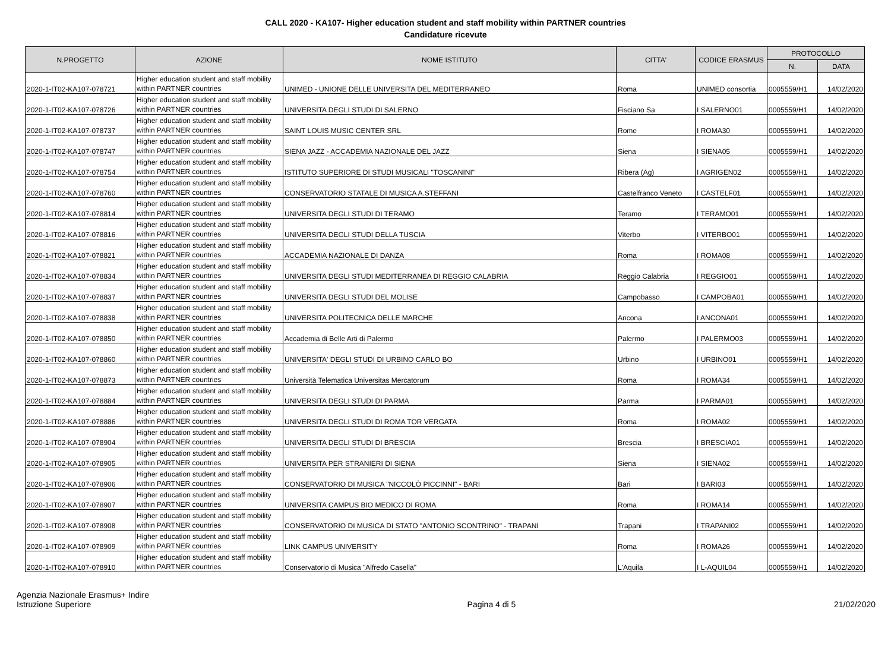CALL 2020 - KA107- Higher education student and staff mobility within PARTNER countries
Candidature ricevute
| N.PROGETTO | AZIONE | NOME ISTITUTO | CITTA' | CODICE ERASMUS | PROTOCOLLO | |
| --- | --- | --- | --- | --- | --- | --- |
| | | | | | N. | DATA |
| 2020-1-IT02-KA107-078721 | Higher education student and staff mobility within PARTNER countries | UNIMED - UNIONE DELLE UNIVERSITA DEL MEDITERRANEO | Roma | UNIMED consortia | 0005559/H1 | 14/02/2020 |
| 2020-1-IT02-KA107-078726 | Higher education student and staff mobility within PARTNER countries | UNIVERSITA DEGLI STUDI DI SALERNO | Fisciano Sa | I SALERNO01 | 0005559/H1 | 14/02/2020 |
| 2020-1-IT02-KA107-078737 | Higher education student and staff mobility within PARTNER countries | SAINT LOUIS MUSIC CENTER SRL | Rome | I ROMA30 | 0005559/H1 | 14/02/2020 |
| 2020-1-IT02-KA107-078747 | Higher education student and staff mobility within PARTNER countries | SIENA JAZZ - ACCADEMIA NAZIONALE DEL JAZZ | Siena | I SIENA05 | 0005559/H1 | 14/02/2020 |
| 2020-1-IT02-KA107-078754 | Higher education student and staff mobility within PARTNER countries | ISTITUTO SUPERIORE DI STUDI MUSICALI "TOSCANINI" | Ribera (Ag) | I AGRIGEN02 | 0005559/H1 | 14/02/2020 |
| 2020-1-IT02-KA107-078760 | Higher education student and staff mobility within PARTNER countries | CONSERVATORIO STATALE DI MUSICA A.STEFFANI | Castelfranco Veneto | I CASTELF01 | 0005559/H1 | 14/02/2020 |
| 2020-1-IT02-KA107-078814 | Higher education student and staff mobility within PARTNER countries | UNIVERSITA DEGLI STUDI DI TERAMO | Teramo | I TERAMO01 | 0005559/H1 | 14/02/2020 |
| 2020-1-IT02-KA107-078816 | Higher education student and staff mobility within PARTNER countries | UNIVERSITA DEGLI STUDI DELLA TUSCIA | Viterbo | I VITERBO01 | 0005559/H1 | 14/02/2020 |
| 2020-1-IT02-KA107-078821 | Higher education student and staff mobility within PARTNER countries | ACCADEMIA NAZIONALE DI DANZA | Roma | I ROMA08 | 0005559/H1 | 14/02/2020 |
| 2020-1-IT02-KA107-078834 | Higher education student and staff mobility within PARTNER countries | UNIVERSITA DEGLI STUDI MEDITERRANEA DI REGGIO CALABRIA | Reggio Calabria | I REGGIO01 | 0005559/H1 | 14/02/2020 |
| 2020-1-IT02-KA107-078837 | Higher education student and staff mobility within PARTNER countries | UNIVERSITA DEGLI STUDI DEL MOLISE | Campobasso | I CAMPOBA01 | 0005559/H1 | 14/02/2020 |
| 2020-1-IT02-KA107-078838 | Higher education student and staff mobility within PARTNER countries | UNIVERSITA POLITECNICA DELLE MARCHE | Ancona | I ANCONA01 | 0005559/H1 | 14/02/2020 |
| 2020-1-IT02-KA107-078850 | Higher education student and staff mobility within PARTNER countries | Accademia di Belle Arti di Palermo | Palermo | I PALERMO03 | 0005559/H1 | 14/02/2020 |
| 2020-1-IT02-KA107-078860 | Higher education student and staff mobility within PARTNER countries | UNIVERSITA' DEGLI STUDI DI URBINO CARLO BO | Urbino | I URBINO01 | 0005559/H1 | 14/02/2020 |
| 2020-1-IT02-KA107-078873 | Higher education student and staff mobility within PARTNER countries | Università Telematica Universitas Mercatorum | Roma | I ROMA34 | 0005559/H1 | 14/02/2020 |
| 2020-1-IT02-KA107-078884 | Higher education student and staff mobility within PARTNER countries | UNIVERSITA DEGLI STUDI DI PARMA | Parma | I PARMA01 | 0005559/H1 | 14/02/2020 |
| 2020-1-IT02-KA107-078886 | Higher education student and staff mobility within PARTNER countries | UNIVERSITA DEGLI STUDI DI ROMA TOR VERGATA | Roma | I ROMA02 | 0005559/H1 | 14/02/2020 |
| 2020-1-IT02-KA107-078904 | Higher education student and staff mobility within PARTNER countries | UNIVERSITA DEGLI STUDI DI BRESCIA | Brescia | I BRESCIA01 | 0005559/H1 | 14/02/2020 |
| 2020-1-IT02-KA107-078905 | Higher education student and staff mobility within PARTNER countries | UNIVERSITA PER STRANIERI DI SIENA | Siena | I SIENA02 | 0005559/H1 | 14/02/2020 |
| 2020-1-IT02-KA107-078906 | Higher education student and staff mobility within PARTNER countries | CONSERVATORIO DI MUSICA "NICCOLÒ PICCINNI" - BARI | Bari | I BARI03 | 0005559/H1 | 14/02/2020 |
| 2020-1-IT02-KA107-078907 | Higher education student and staff mobility within PARTNER countries | UNIVERSITA CAMPUS BIO MEDICO DI ROMA | Roma | I ROMA14 | 0005559/H1 | 14/02/2020 |
| 2020-1-IT02-KA107-078908 | Higher education student and staff mobility within PARTNER countries | CONSERVATORIO DI MUSICA DI STATO "ANTONIO SCONTRINO" - TRAPANI | Trapani | I TRAPANI02 | 0005559/H1 | 14/02/2020 |
| 2020-1-IT02-KA107-078909 | Higher education student and staff mobility within PARTNER countries | LINK CAMPUS UNIVERSITY | Roma | I ROMA26 | 0005559/H1 | 14/02/2020 |
| 2020-1-IT02-KA107-078910 | Higher education student and staff mobility within PARTNER countries | Conservatorio di Musica "Alfredo Casella" | L'Aquila | I L-AQUIL04 | 0005559/H1 | 14/02/2020 |
Agenzia Nazionale Erasmus+ Indire
Istruzione Superiore
Pagina 4 di 5
21/02/2020